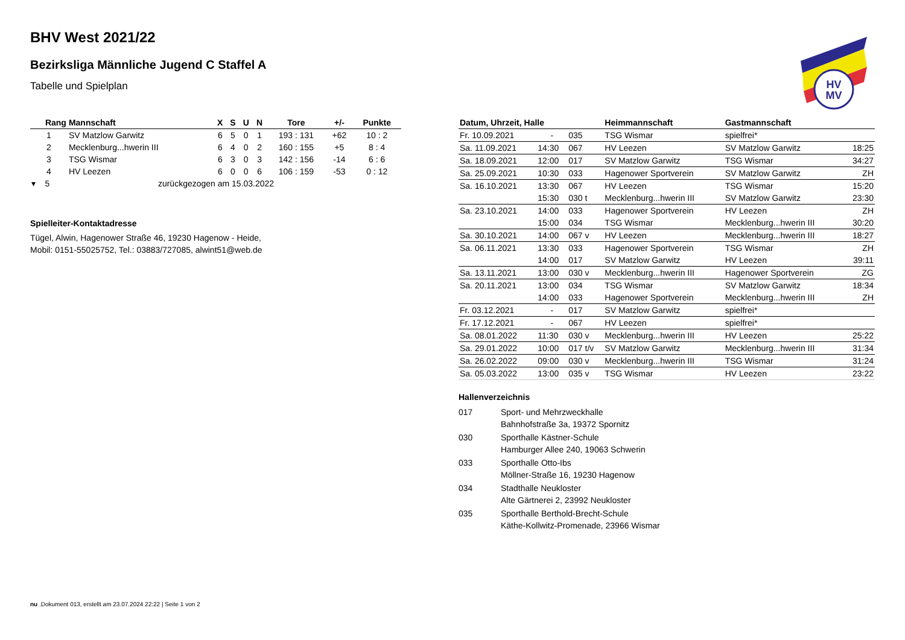HV
MV
BHV West 2021/22
Bezirksliga Männliche Jugend C Staffel A
Tabelle und Spielplan
| Rang | Mannschaft | X | S | U | N | Tore | +/- | Punkte |
| --- | --- | --- | --- | --- | --- | --- | --- | --- |
| 1 | SV Matzlow Garwitz | 6 | 5 | 0 | 1 | 193 : 131 | +62 | 10 : 2 |
| 2 | Mecklenburg...hwerin III | 6 | 4 | 0 | 2 | 160 : 155 | +5 | 8 : 4 |
| 3 | TSG Wismar | 6 | 3 | 0 | 3 | 142 : 156 | -14 | 6 : 6 |
| 4 | HV Leezen | 6 | 0 | 0 | 6 | 106 : 159 | -53 | 0 : 12 |
| ▾ 5 | zurückgezogen am 15.03.2022 | | | | | | | |
Spielleiter-Kontaktadresse
Tügel, Alwin, Hagenower Straße 46, 19230 Hagenow - Heide,
Mobil: 0151-55025752, Tel.: 03883/727085, alwint51@web.de
| Datum, Uhrzeit, Halle | | | Heimmannschaft | Gastmannschaft | |
| --- | --- | --- | --- | --- | --- |
| Fr. 10.09.2021 | - | 035 | TSG Wismar | spielfrei* | |
| Sa. 11.09.2021 | 14:30 | 067 | HV Leezen | SV Matzlow Garwitz | 18:25 |
| Sa. 18.09.2021 | 12:00 | 017 | SV Matzlow Garwitz | TSG Wismar | 34:27 |
| Sa. 25.09.2021 | 10:30 | 033 | Hagenower Sportverein | SV Matzlow Garwitz | ZH |
| Sa. 16.10.2021 | 13:30 | 067 | HV Leezen | TSG Wismar | 15:20 |
| | 15:30 | 030 t | Mecklenburg...hwerin III | SV Matzlow Garwitz | 23:30 |
| Sa. 23.10.2021 | 14:00 | 033 | Hagenower Sportverein | HV Leezen | ZH |
| | 15:00 | 034 | TSG Wismar | Mecklenburg...hwerin III | 30:20 |
| Sa. 30.10.2021 | 14:00 | 067 v | HV Leezen | Mecklenburg...hwerin III | 18:27 |
| Sa. 06.11.2021 | 13:30 | 033 | Hagenower Sportverein | TSG Wismar | ZH |
| | 14:00 | 017 | SV Matzlow Garwitz | HV Leezen | 39:11 |
| Sa. 13.11.2021 | 13:00 | 030 v | Mecklenburg...hwerin III | Hagenower Sportverein | ZG |
| Sa. 20.11.2021 | 13:00 | 034 | TSG Wismar | SV Matzlow Garwitz | 18:34 |
| | 14:00 | 033 | Hagenower Sportverein | Mecklenburg...hwerin III | ZH |
| Fr. 03.12.2021 | - | 017 | SV Matzlow Garwitz | spielfrei* | |
| Fr. 17.12.2021 | - | 067 | HV Leezen | spielfrei* | |
| Sa. 08.01.2022 | 11:30 | 030 v | Mecklenburg...hwerin III | HV Leezen | 25:22 |
| Sa. 29.01.2022 | 10:00 | 017 t/v | SV Matzlow Garwitz | Mecklenburg...hwerin III | 31:34 |
| Sa. 26.02.2022 | 09:00 | 030 v | Mecklenburg...hwerin III | TSG Wismar | 31:24 |
| Sa. 05.03.2022 | 13:00 | 035 v | TSG Wismar | HV Leezen | 23:22 |
Hallenverzeichnis
| 017 | Sport- und Mehrzweckhalle Bahnhofstraße 3a, 19372 Spornitz |
| 030 | Sporthalle Kästner-Schule Hamburger Allee 240, 19063 Schwerin |
| 033 | Sporthalle Otto-Ibs Möllner-Straße 16, 19230 Hagenow |
| 034 | Stadthalle Neukloster Alte Gärtnerei 2, 23992 Neukloster |
| 035 | Sporthalle Berthold-Brecht-Schule Käthe-Kollwitz-Promenade, 23966 Wismar |
nu .Dokument 013, erstellt am 23.07.2024 22:22 | Seite 1 von 2